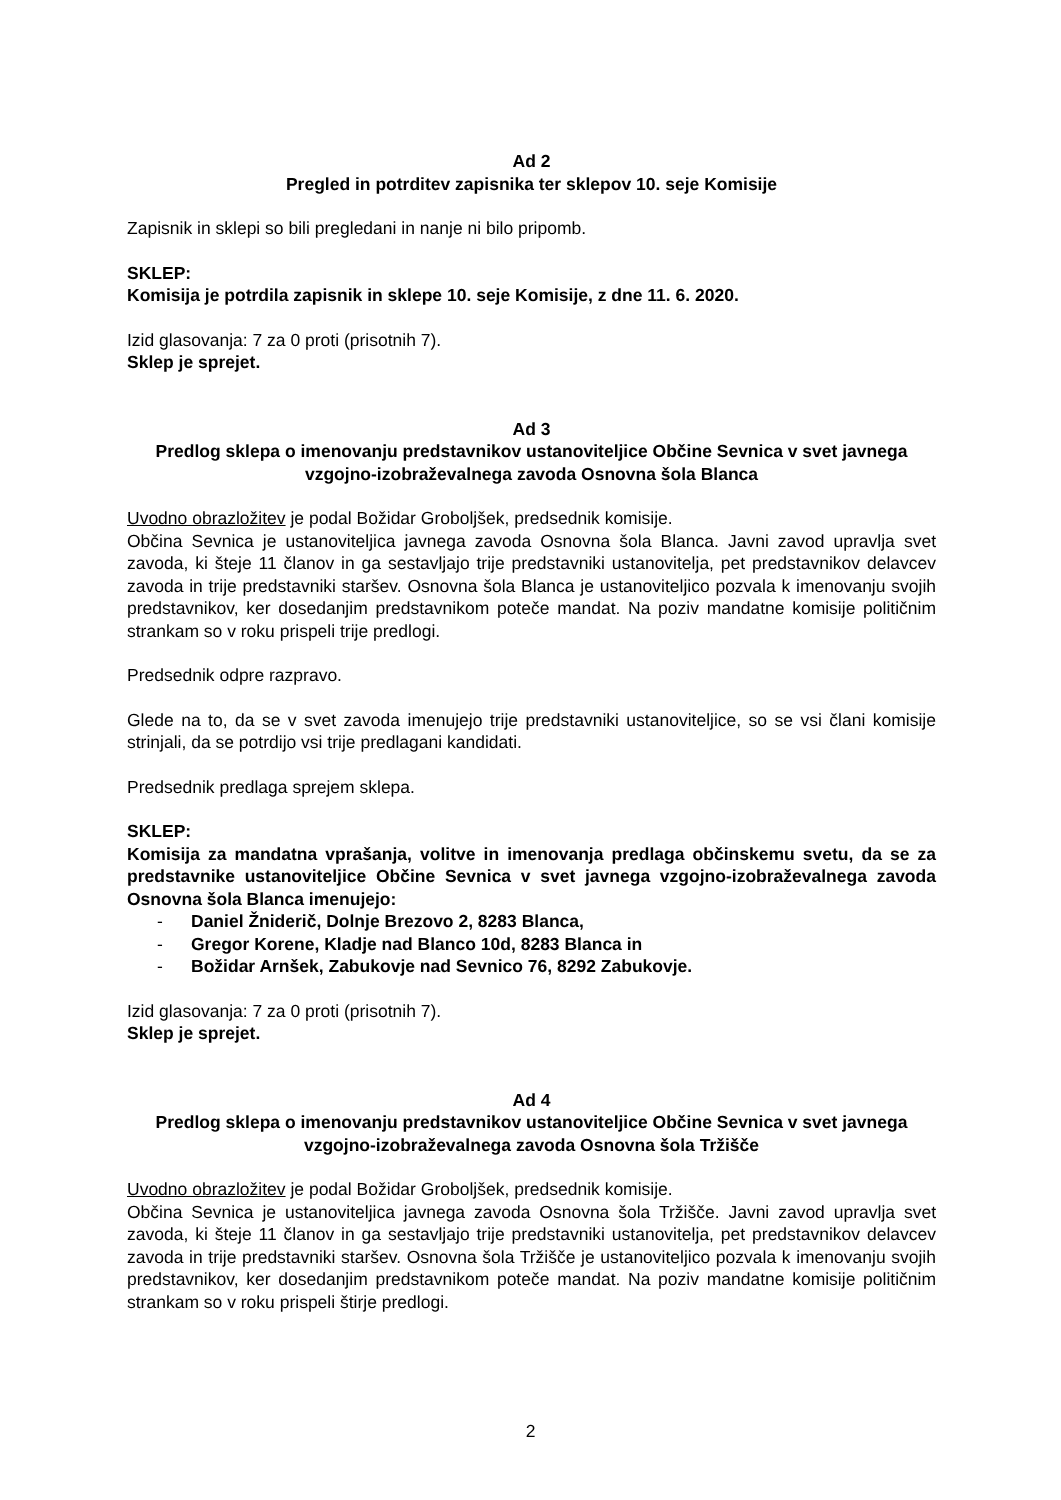Ad 2
Pregled in potrditev zapisnika ter sklepov 10. seje Komisije
Zapisnik in sklepi so bili pregledani in nanje ni bilo pripomb.
SKLEP:
Komisija je potrdila zapisnik in sklepe 10. seje Komisije, z dne 11. 6. 2020.
Izid glasovanja: 7 za 0 proti (prisotnih 7).
Sklep je sprejet.
Ad 3
Predlog sklepa o imenovanju predstavnikov ustanoviteljice Občine Sevnica v svet javnega vzgojno-izobraževalnega zavoda Osnovna šola Blanca
Uvodno obrazložitev je podal Božidar Groboljšek, predsednik komisije.
Občina Sevnica je ustanoviteljica javnega zavoda Osnovna šola Blanca. Javni zavod upravlja svet zavoda, ki šteje 11 članov in ga sestavljajo trije predstavniki ustanovitelja, pet predstavnikov delavcev zavoda in trije predstavniki staršev. Osnovna šola Blanca je ustanoviteljico pozvala k imenovanju svojih predstavnikov, ker dosedanjim predstavnikom poteče mandat. Na poziv mandatne komisije političnim strankam so v roku prispeli trije predlogi.
Predsednik odpre razpravo.
Glede na to, da se v svet zavoda imenujejo trije predstavniki ustanoviteljice, so se vsi člani komisije strinjali, da se potrdijo vsi trije predlagani kandidati.
Predsednik predlaga sprejem sklepa.
SKLEP:
Komisija za mandatna vprašanja, volitve in imenovanja predlaga občinskemu svetu, da se za predstavnike ustanoviteljice Občine Sevnica v svet javnega vzgojno-izobraževalnega zavoda Osnovna šola Blanca imenujejo:
- Daniel Žniderič, Dolnje Brezovo 2, 8283 Blanca,
- Gregor Korene, Kladje nad Blanco 10d, 8283 Blanca in
- Božidar Arnšek, Zabukovje nad Sevnico 76, 8292 Zabukovje.
Izid glasovanja: 7 za 0 proti (prisotnih 7).
Sklep je sprejet.
Ad 4
Predlog sklepa o imenovanju predstavnikov ustanoviteljice Občine Sevnica v svet javnega vzgojno-izobraževalnega zavoda Osnovna šola Tržišče
Uvodno obrazložitev je podal Božidar Groboljšek, predsednik komisije.
Občina Sevnica je ustanoviteljica javnega zavoda Osnovna šola Tržišče. Javni zavod upravlja svet zavoda, ki šteje 11 članov in ga sestavljajo trije predstavniki ustanovitelja, pet predstavnikov delavcev zavoda in trije predstavniki staršev. Osnovna šola Tržišče je ustanoviteljico pozvala k imenovanju svojih predstavnikov, ker dosedanjim predstavnikom poteče mandat. Na poziv mandatne komisije političnim strankam so v roku prispeli štirje predlogi.
2